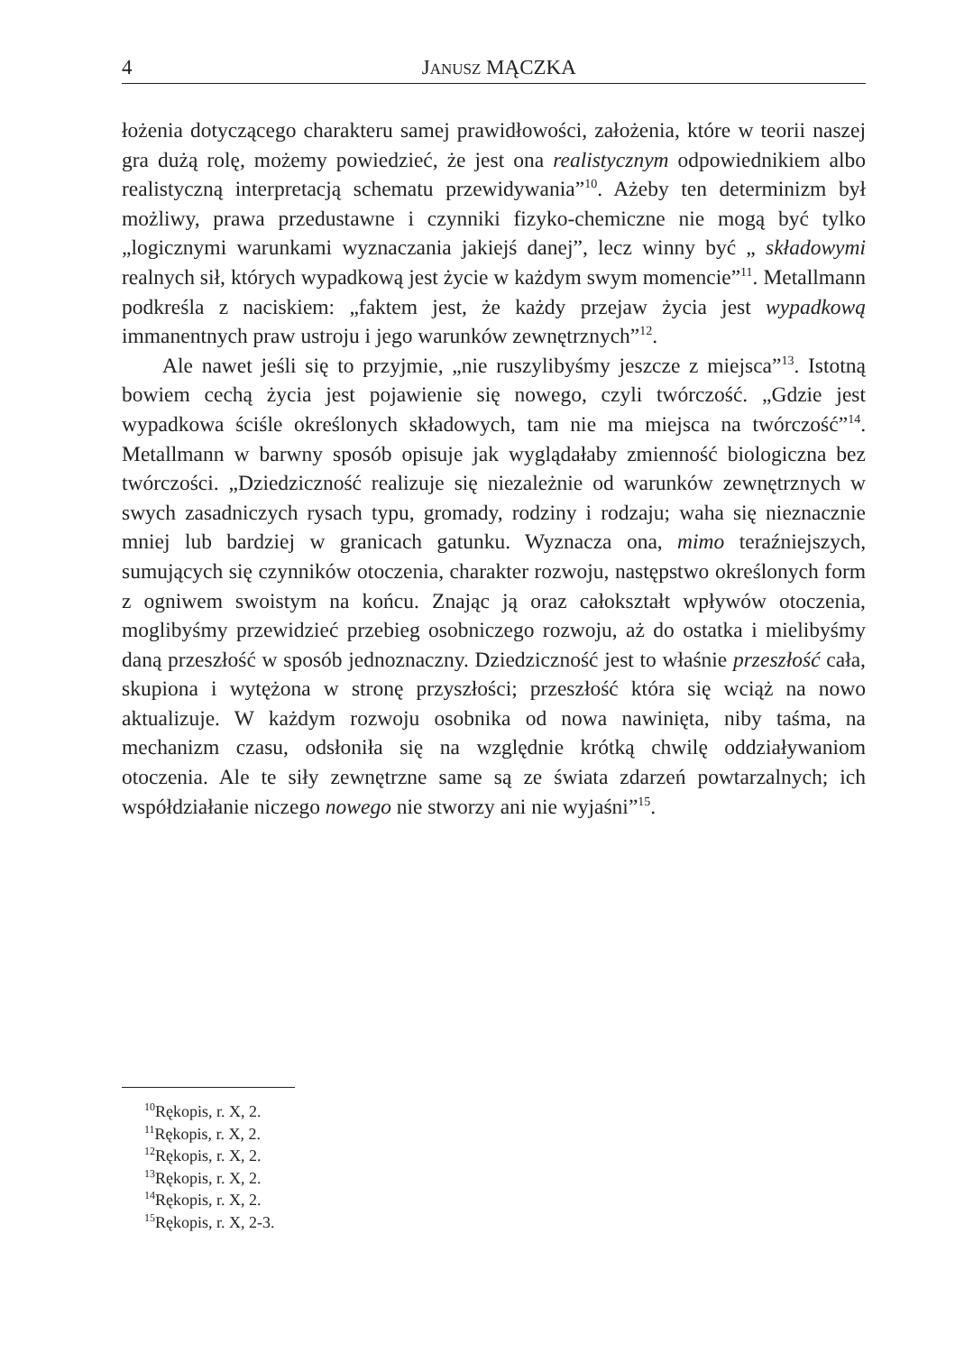4 JANUSZ MĄCZKA
łożenia dotyczącego charakteru samej prawidłowości, założenia, które w teorii naszej gra dużą rolę, możemy powiedzieć, że jest ona realistycznym odpowiednikiem albo realistyczną interpretacją schematu przewidywania”<sup>10</sup>. Ażeby ten determinizm był możliwy, prawa przedustawne i czynniki fizyko-chemiczne nie mogą być tylko „logicznymi warunkami wyznaczania jakiejś danej”, lecz winny być „ składowymi realnych sił, których wypadkową jest życie w każdym swym momencie”<sup>11</sup>. Metallmann podkreśla z naciskiem: „faktem jest, że każdy przejaw życia jest wypadkową immanentnych praw ustroju i jego warunków zewnętrznych”<sup>12</sup>.
Ale nawet jeśli się to przyjmie, „nie ruszylibyśmy jeszcze z miejsca”<sup>13</sup>. Istotną bowiem cechą życia jest pojawienie się nowego, czyli twórczość. „Gdzie jest wypadkowa ściśle określonych składowych, tam nie ma miejsca na twórczość”<sup>14</sup>. Metallmann w barwny sposób opisuje jak wyglądałaby zmienność biologiczna bez twórczości. „Dziedziczność realizuje się niezależnie od warunków zewnętrznych w swych zasadniczych rysach typu, gromady, rodziny i rodzaju; waha się nieznacznie mniej lub bardziej w granicach gatunku. Wyznacza ona, mimo teraźniejszych, sumujących się czynników otoczenia, charakter rozwoju, następstwo określonych form z ogniwem swoistym na końcu. Znając ją oraz całokształt wpływów otoczenia, moglibyśmy przewidzieć przebieg osobniczego rozwoju, aż do ostatka i mielibyśmy daną przeszłość w sposób jednoznaczny. Dziedziczność jest to właśnie przeszłość cała, skupiona i wytężona w stronę przyszłości; przeszłość która się wciąż na nowo aktualizuje. W każdym rozwoju osobnika od nowa nawinięta, niby taśma, na mechanizm czasu, odsłoniła się na względnie krótką chwilę oddziaływaniom otoczenia. Ale te siły zewnętrzne same są ze świata zdarzeń powtarzalnych; ich współdziałanie niczego nowego nie stworzy ani nie wyjaśni”<sup>15</sup>.
<sup>10</sup> Rękopis, r. X, 2.
<sup>11</sup> Rękopis, r. X, 2.
<sup>12</sup> Rękopis, r. X, 2.
<sup>13</sup> Rękopis, r. X, 2.
<sup>14</sup> Rękopis, r. X, 2.
<sup>15</sup> Rękopis, r. X, 2-3.